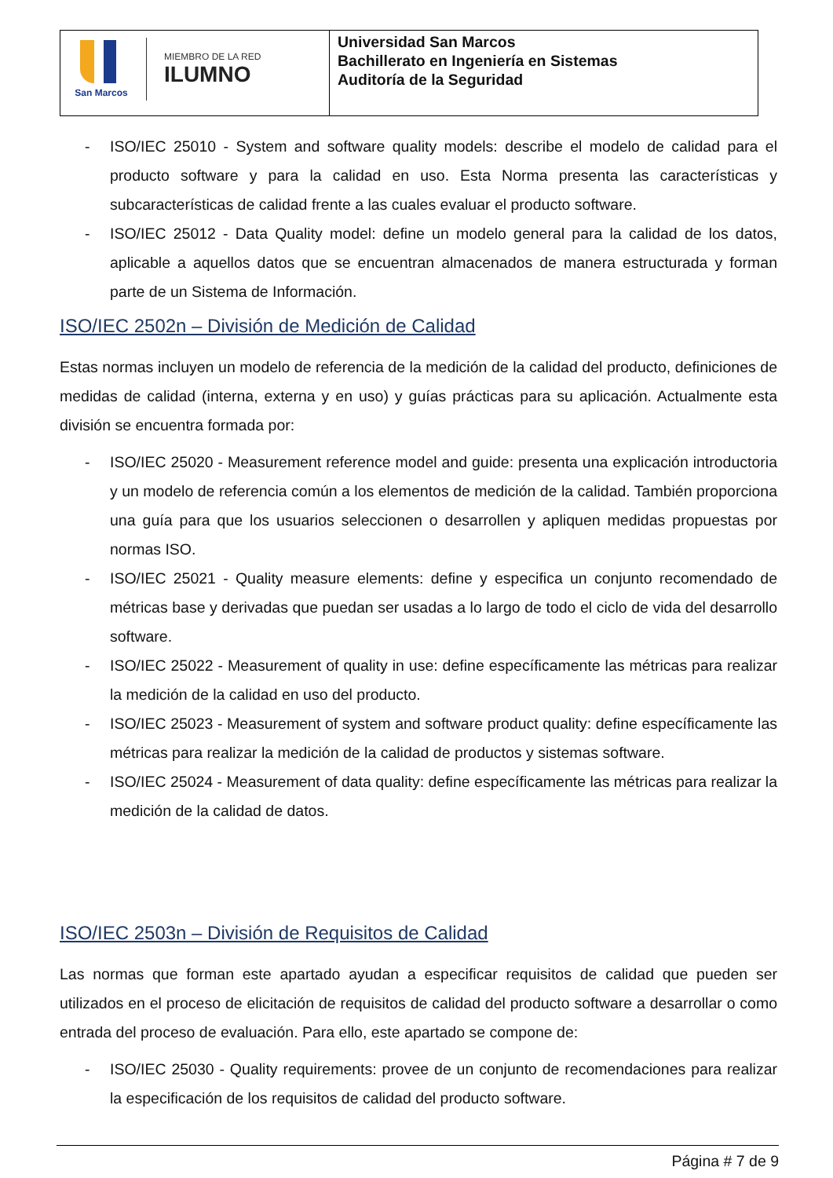| San Marcos MIEMBRO DE LA RED ILUMNO | Universidad San Marcos Bachillerato en Ingeniería en Sistemas Auditoría de la Seguridad |
- ISO/IEC 25010 - System and software quality models: describe el modelo de calidad para el producto software y para la calidad en uso. Esta Norma presenta las características y subcaracterísticas de calidad frente a las cuales evaluar el producto software.
- ISO/IEC 25012 - Data Quality model: define un modelo general para la calidad de los datos, aplicable a aquellos datos que se encuentran almacenados de manera estructurada y forman parte de un Sistema de Información.
ISO/IEC 2502n – División de Medición de Calidad
Estas normas incluyen un modelo de referencia de la medición de la calidad del producto, definiciones de medidas de calidad (interna, externa y en uso) y guías prácticas para su aplicación. Actualmente esta división se encuentra formada por:
- ISO/IEC 25020 - Measurement reference model and guide: presenta una explicación introductoria y un modelo de referencia común a los elementos de medición de la calidad. También proporciona una guía para que los usuarios seleccionen o desarrollen y apliquen medidas propuestas por normas ISO.
- ISO/IEC 25021 - Quality measure elements: define y especifica un conjunto recomendado de métricas base y derivadas que puedan ser usadas a lo largo de todo el ciclo de vida del desarrollo software.
- ISO/IEC 25022 - Measurement of quality in use: define específicamente las métricas para realizar la medición de la calidad en uso del producto.
- ISO/IEC 25023 - Measurement of system and software product quality: define específicamente las métricas para realizar la medición de la calidad de productos y sistemas software.
- ISO/IEC 25024 - Measurement of data quality: define específicamente las métricas para realizar la medición de la calidad de datos.
ISO/IEC 2503n – División de Requisitos de Calidad
Las normas que forman este apartado ayudan a especificar requisitos de calidad que pueden ser utilizados en el proceso de elicitación de requisitos de calidad del producto software a desarrollar o como entrada del proceso de evaluación. Para ello, este apartado se compone de:
- ISO/IEC 25030 - Quality requirements: provee de un conjunto de recomendaciones para realizar la especificación de los requisitos de calidad del producto software.
Página # 7 de 9